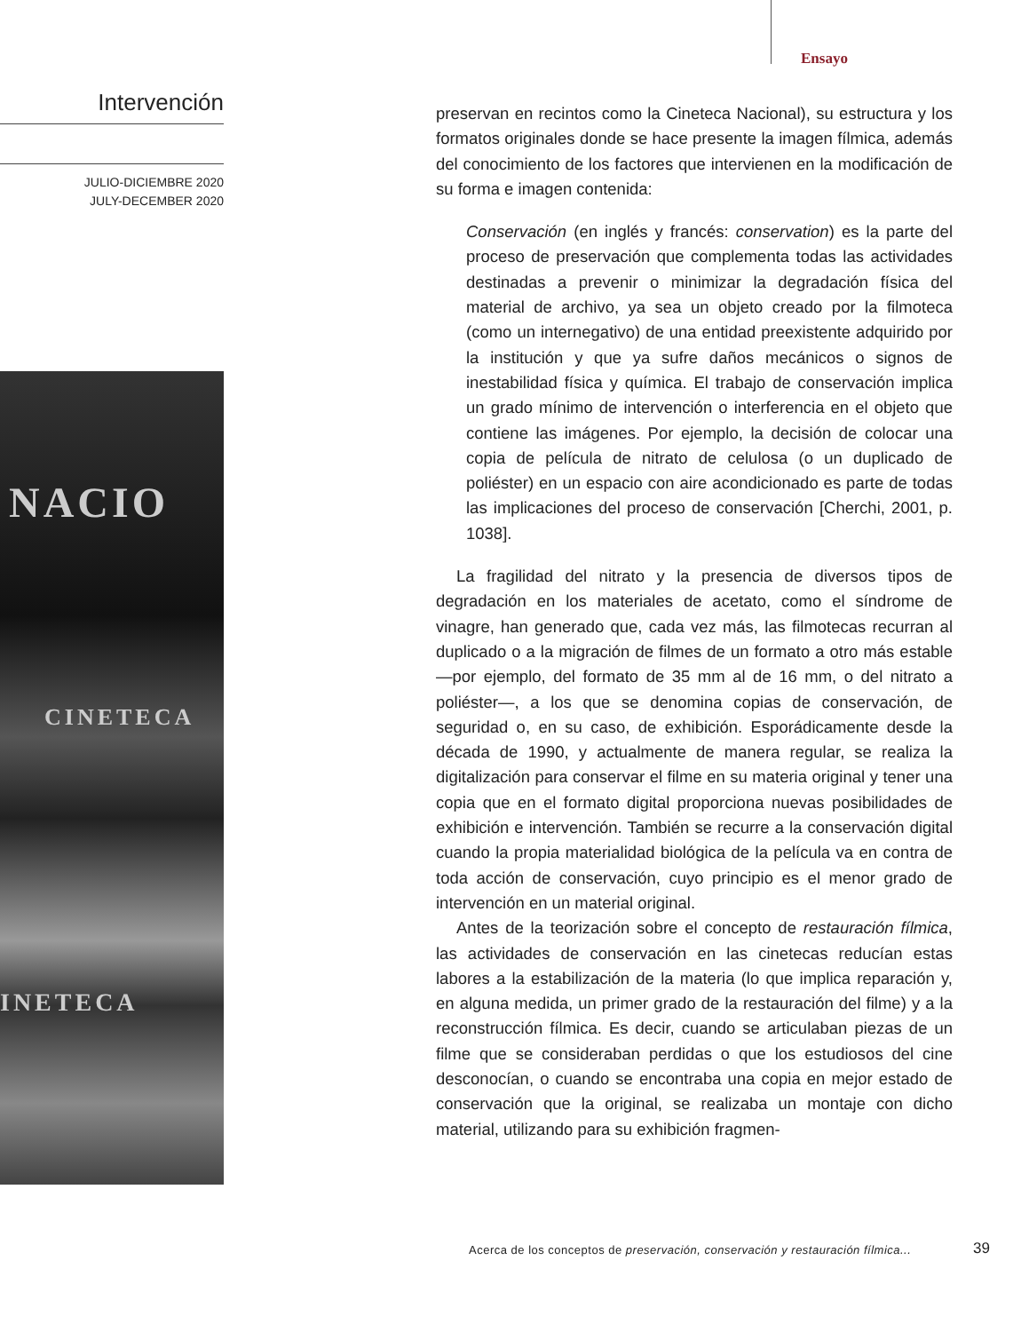Ensayo
Intervención
JULIO-DICIEMBRE 2020
JULY-DECEMBER 2020
NACIO
CINETECA
INETECA
preservan en recintos como la Cineteca Nacional), su estructura y los formatos originales donde se hace presente la imagen fílmica, además del conocimiento de los factores que intervienen en la modificación de su forma e imagen contenida:
Conservación (en inglés y francés: conservation) es la parte del proceso de preservación que complementa todas las actividades destinadas a prevenir o minimizar la degradación física del material de archivo, ya sea un objeto creado por la filmoteca (como un internegativo) de una entidad preexistente adquirido por la institución y que ya sufre daños mecánicos o signos de inestabilidad física y química. El trabajo de conservación implica un grado mínimo de intervención o interferencia en el objeto que contiene las imágenes. Por ejemplo, la decisión de colocar una copia de película de nitrato de celulosa (o un duplicado de poliéster) en un espacio con aire acondicionado es parte de todas las implicaciones del proceso de conservación [Cherchi, 2001, p. 1038].
La fragilidad del nitrato y la presencia de diversos tipos de degradación en los materiales de acetato, como el síndrome de vinagre, han generado que, cada vez más, las filmotecas recurran al duplicado o a la migración de filmes de un formato a otro más estable —por ejemplo, del formato de 35 mm al de 16 mm, o del nitrato a poliéster—, a los que se denomina copias de conservación, de seguridad o, en su caso, de exhibición. Esporádicamente desde la década de 1990, y actualmente de manera regular, se realiza la digitalización para conservar el filme en su materia original y tener una copia que en el formato digital proporciona nuevas posibilidades de exhibición e intervención. También se recurre a la conservación digital cuando la propia materialidad biológica de la película va en contra de toda acción de conservación, cuyo principio es el menor grado de intervención en un material original.
Antes de la teorización sobre el concepto de restauración fílmica, las actividades de conservación en las cinetecas reducían estas labores a la estabilización de la materia (lo que implica reparación y, en alguna medida, un primer grado de la restauración del filme) y a la reconstrucción fílmica. Es decir, cuando se articulaban piezas de un filme que se consideraban perdidas o que los estudiosos del cine desconocían, o cuando se encontraba una copia en mejor estado de conservación que la original, se realizaba un montaje con dicho material, utilizando para su exhibición fragmen-
Acerca de los conceptos de preservación, conservación y restauración fílmica...
39